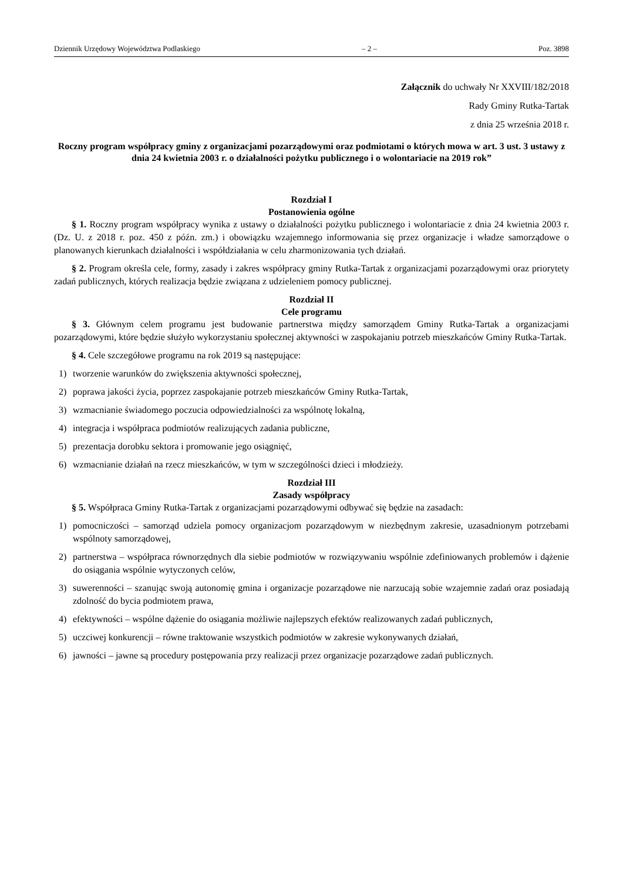Dziennik Urzędowy Województwa Podlaskiego – 2 – Poz. 3898
Załącznik do uchwały Nr XXVIII/182/2018
Rady Gminy Rutka-Tartak
z dnia 25 września 2018 r.
Roczny program współpracy gminy z organizacjami pozarządowymi oraz podmiotami o których mowa w art. 3 ust. 3 ustawy z dnia 24 kwietnia 2003 r. o działalności pożytku publicznego i o wolontariacie na 2019 rok”
Rozdział I
Postanowienia ogólne
§ 1. Roczny program współpracy wynika z ustawy o działalności pożytku publicznego i wolontariacie z dnia 24 kwietnia 2003 r. (Dz. U. z 2018 r. poz. 450 z późn. zm.) i obowiązku wzajemnego informowania się przez organizacje i władze samorządowe o planowanych kierunkach działalności i współdziałania w celu zharmonizowania tych działań.
§ 2. Program określa cele, formy, zasady i zakres współpracy gminy Rutka-Tartak z organizacjami pozarządowymi oraz priorytety zadań publicznych, których realizacja będzie związana z udzieleniem pomocy publicznej.
Rozdział II
Cele programu
§ 3. Głównym celem programu jest budowanie partnerstwa między samorządem Gminy Rutka-Tartak a organizacjami pozarządowymi, które będzie służyło wykorzystaniu społecznej aktywności w zaspokajaniu potrzeb mieszkańców Gminy Rutka-Tartak.
§ 4. Cele szczegółowe programu na rok 2019 są następujące:
1) tworzenie warunków do zwiększenia aktywności społecznej,
2) poprawa jakości życia, poprzez zaspokajanie potrzeb mieszkańców Gminy Rutka-Tartak,
3) wzmacnianie świadomego poczucia odpowiedzialności za wspólnotę lokalną,
4) integracja i współpraca podmiotów realizujących zadania publiczne,
5) prezentacja dorobku sektora i promowanie jego osiągnięć,
6) wzmacnianie działań na rzecz mieszkańców, w tym w szczególności dzieci i młodzieży.
Rozdział III
Zasady współpracy
§ 5. Współpraca Gminy Rutka-Tartak z organizacjami pozarządowymi odbywać się będzie na zasadach:
1) pomocniczości – samorząd udziela pomocy organizacjom pozarządowym w niezbędnym zakresie, uzasadnionym potrzebami wspólnoty samorządowej,
2) partnerstwa – współpraca równorzędnych dla siebie podmiotów w rozwiązywaniu wspólnie zdefiniowanych problemów i dążenie do osiągania wspólnie wytyczonych celów,
3) suwerenności – szanując swoją autonomię gmina i organizacje pozarządowe nie narzucają sobie wzajemnie zadań oraz posiadają zdolność do bycia podmiotem prawa,
4) efektywności – wspólne dążenie do osiągania możliwie najlepszych efektów realizowanych zadań publicznych,
5) uczciwej konkurencji – równe traktowanie wszystkich podmiotów w zakresie wykonywanych działań,
6) jawności – jawne są procedury postępowania przy realizacji przez organizacje pozarządowe zadań publicznych.